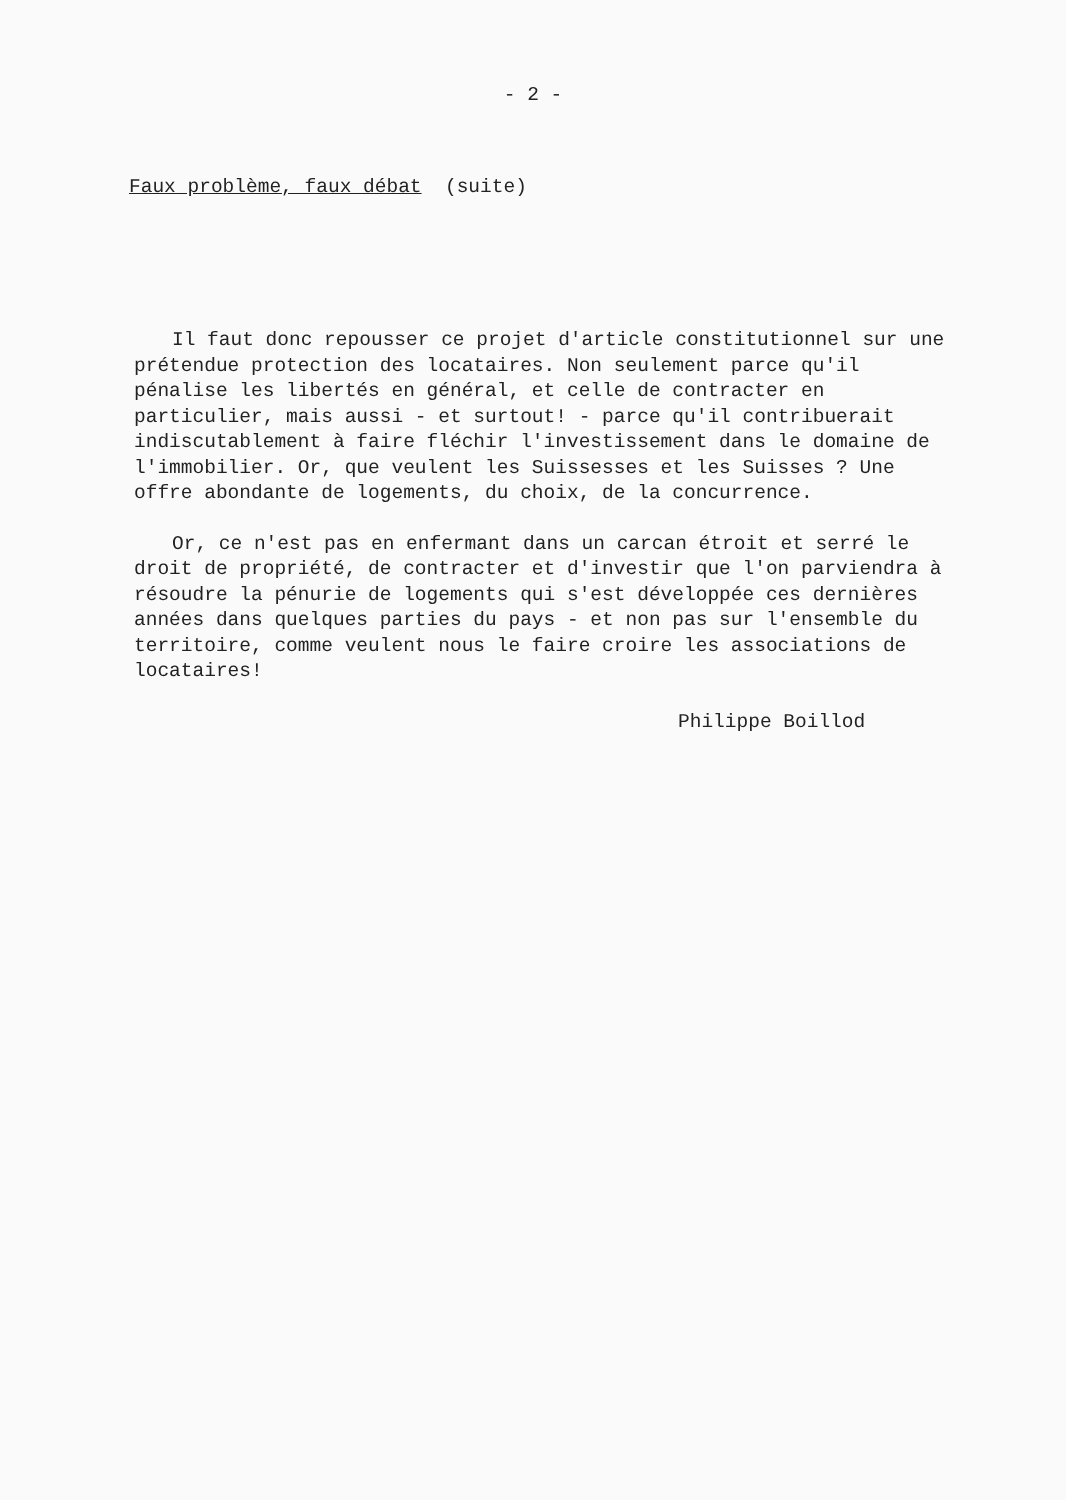- 2 -
Faux problème, faux débat (suite)
Il faut donc repousser ce projet d'article constitutionnel sur une prétendue protection des locataires. Non seulement parce qu'il pénalise les libertés en général, et celle de contracter en particulier, mais aussi - et surtout! - parce qu'il contribuerait indiscutablement à faire fléchir l'investissement dans le domaine de l'immobilier. Or, que veulent les Suissesses et les Suisses ? Une offre abondante de logements, du choix, de la concurrence.
Or, ce n'est pas en enfermant dans un carcan étroit et serré le droit de propriété, de contracter et d'investir que l'on parviendra à résoudre la pénurie de logements qui s'est développée ces dernières années dans quelques parties du pays - et non pas sur l'ensemble du territoire, comme veulent nous le faire croire les associations de locataires!
Philippe Boillod